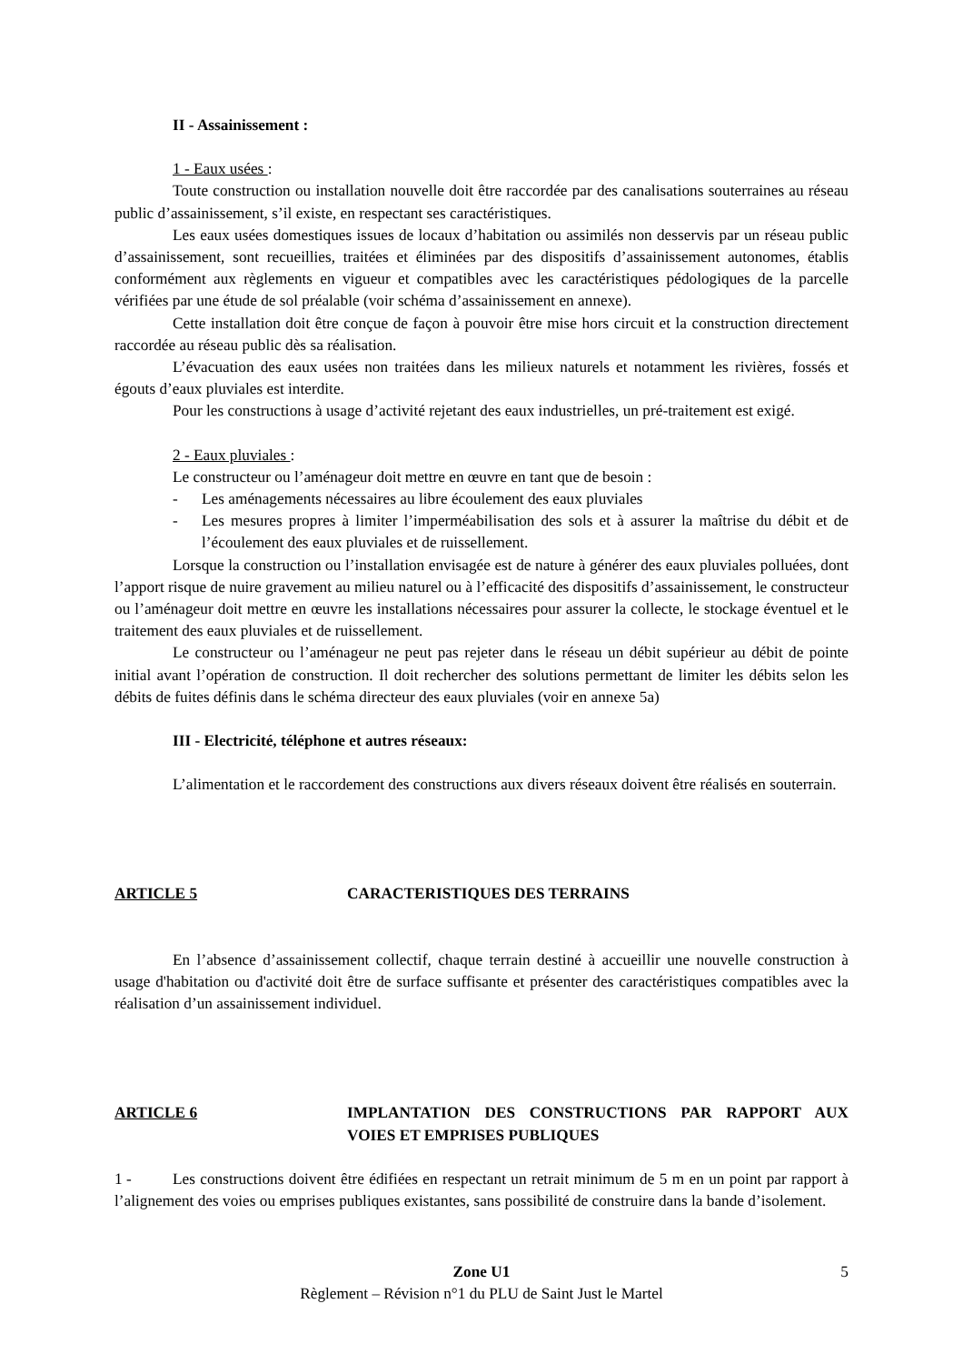II - Assainissement :
1 - Eaux usées :
Toute construction ou installation nouvelle doit être raccordée par des canalisations souterraines au réseau public d’assainissement, s’il existe, en respectant ses caractéristiques.
Les eaux usées domestiques issues de locaux d’habitation ou assimilés non desservis par un réseau public d’assainissement, sont recueillies, traitées et éliminées par des dispositifs d’assainissement autonomes, établis conformément aux règlements en vigueur et compatibles avec les caractéristiques pédologiques de la parcelle vérifiées par une étude de sol préalable (voir schéma d’assainissement en annexe).
Cette installation doit être conçue de façon à pouvoir être mise hors circuit et la construction directement raccordée au réseau public dès sa réalisation.
L’évacuation des eaux usées non traitées dans les milieux naturels et notamment les rivières, fossés et égouts d’eaux pluviales est interdite.
Pour les constructions à usage d’activité rejetant des eaux industrielles, un pré-traitement est exigé.
2 - Eaux pluviales :
Le constructeur ou l’aménageur doit mettre en œuvre en tant que de besoin :
- Les aménagements nécessaires au libre écoulement des eaux pluviales
- Les mesures propres à limiter l’imperméabilisation des sols et à assurer la maîtrise du débit et de l’écoulement des eaux pluviales et de ruissellement.
Lorsque la construction ou l’installation envisagée est de nature à générer des eaux pluviales polluées, dont l’apport risque de nuire gravement au milieu naturel ou à l’efficacité des dispositifs d’assainissement, le constructeur ou l’aménageur doit mettre en œuvre les installations nécessaires pour assurer la collecte, le stockage éventuel et le traitement des eaux pluviales et de ruissellement.
Le constructeur ou l’aménageur ne peut pas rejeter dans le réseau un débit supérieur au débit de pointe initial avant l’opération de construction. Il doit rechercher des solutions permettant de limiter les débits selon les débits de fuites définis dans le schéma directeur des eaux pluviales (voir en annexe 5a)
III - Electricité, téléphone et autres réseaux:
L’alimentation et le raccordement des constructions aux divers réseaux doivent être réalisés en souterrain.
ARTICLE 5 CARACTERISTIQUES DES TERRAINS
En l’absence d’assainissement collectif, chaque terrain destiné à accueillir une nouvelle construction à usage d'habitation ou d'activité doit être de surface suffisante et présenter des caractéristiques compatibles avec la réalisation d’un assainissement individuel.
ARTICLE 6 IMPLANTATION DES CONSTRUCTIONS PAR RAPPORT AUX VOIES ET EMPRISES PUBLIQUES
1 - Les constructions doivent être édifiées en respectant un retrait minimum de 5 m en un point par rapport à l’alignement des voies ou emprises publiques existantes, sans possibilité de construire dans la bande d’isolement.
Zone U1 5
Règlement – Révision n°1 du PLU de Saint Just le Martel